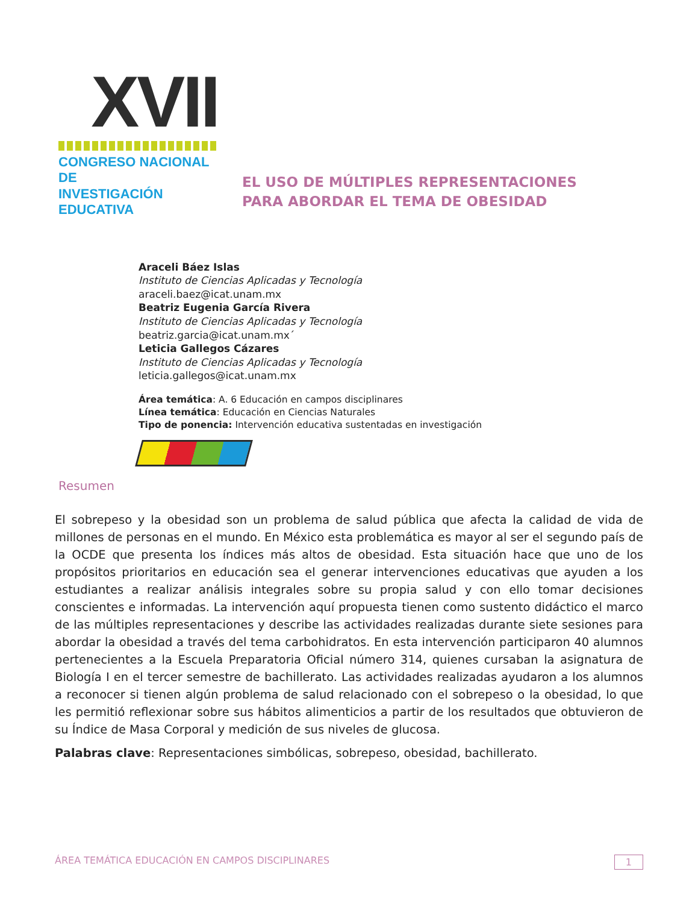XVII
CONGRESO NACIONAL DE
INVESTIGACIÓN EDUCATIVA
EL USO DE MÚLTIPLES REPRESENTACIONES
PARA ABORDAR EL TEMA DE OBESIDAD
Araceli Báez Islas
Instituto de Ciencias Aplicadas y Tecnología
araceli.baez@icat.unam.mx
Beatriz Eugenia García Rivera
Instituto de Ciencias Aplicadas y Tecnología
beatriz.garcia@icat.unam.mx´
Leticia Gallegos Cázares
Instituto de Ciencias Aplicadas y Tecnología
leticia.gallegos@icat.unam.mx
Área temática: A. 6 Educación en campos disciplinares
Línea temática: Educación en Ciencias Naturales
Tipo de ponencia: Intervención educativa sustentadas en investigación
Resumen
El sobrepeso y la obesidad son un problema de salud pública que afecta la calidad de vida de millones de personas en el mundo. En México esta problemática es mayor al ser el segundo país de la OCDE que presenta los índices más altos de obesidad. Esta situación hace que uno de los propósitos prioritarios en educación sea el generar intervenciones educativas que ayuden a los estudiantes a realizar análisis integrales sobre su propia salud y con ello tomar decisiones conscientes e informadas. La intervención aquí propuesta tienen como sustento didáctico el marco de las múltiples representaciones y describe las actividades realizadas durante siete sesiones para abordar la obesidad a través del tema carbohidratos. En esta intervención participaron 40 alumnos pertenecientes a la Escuela Preparatoria Oficial número 314, quienes cursaban la asignatura de Biología I en el tercer semestre de bachillerato. Las actividades realizadas ayudaron a los alumnos a reconocer si tienen algún problema de salud relacionado con el sobrepeso o la obesidad, lo que les permitió reflexionar sobre sus hábitos alimenticios a partir de los resultados que obtuvieron de su Índice de Masa Corporal y medición de sus niveles de glucosa.
Palabras clave: Representaciones simbólicas, sobrepeso, obesidad, bachillerato.
ÁREA TEMÁTICA EDUCACIÓN EN CAMPOS DISCIPLINARES 1